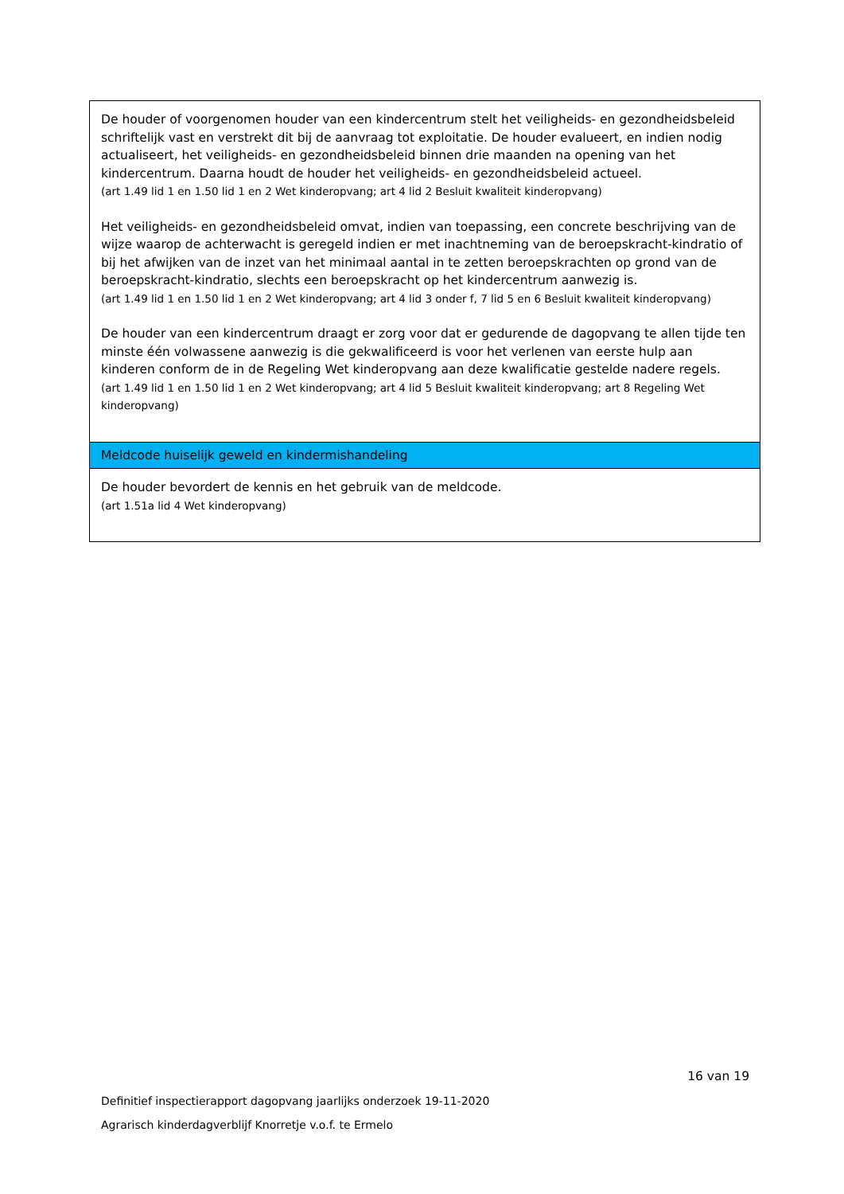| De houder of voorgenomen houder van een kindercentrum stelt het veiligheids- en gezondheidsbeleid schriftelijk vast en verstrekt dit bij de aanvraag tot exploitatie. De houder evalueert, en indien nodig actualiseert, het veiligheids- en gezondheidsbeleid binnen drie maanden na opening van het kindercentrum. Daarna houdt de houder het veiligheids- en gezondheidsbeleid actueel. (art 1.49 lid 1 en 1.50 lid 1 en 2 Wet kinderopvang; art 4 lid 2 Besluit kwaliteit kinderopvang) Het veiligheids- en gezondheidsbeleid omvat, indien van toepassing, een concrete beschrijving van de wijze waarop de achterwacht is geregeld indien er met inachtneming van de beroepskracht-kindratio of bij het afwijken van de inzet van het minimaal aantal in te zetten beroepskrachten op grond van de beroepskracht-kindratio, slechts een beroepskracht op het kindercentrum aanwezig is. (art 1.49 lid 1 en 1.50 lid 1 en 2 Wet kinderopvang; art 4 lid 3 onder f, 7 lid 5 en 6 Besluit kwaliteit kinderopvang) De houder van een kindercentrum draagt er zorg voor dat er gedurende de dagopvang te allen tijde ten minste één volwassene aanwezig is die gekwalificeerd is voor het verlenen van eerste hulp aan kinderen conform de in de Regeling Wet kinderopvang aan deze kwalificatie gestelde nadere regels. (art 1.49 lid 1 en 1.50 lid 1 en 2 Wet kinderopvang; art 4 lid 5 Besluit kwaliteit kinderopvang; art 8 Regeling Wet kinderopvang) |
| Meldcode huiselijk geweld en kindermishandeling |
| De houder bevordert de kennis en het gebruik van de meldcode. (art 1.51a lid 4 Wet kinderopvang) |
16 van 19
Definitief inspectierapport dagopvang jaarlijks onderzoek 19-11-2020
Agrarisch kinderdagverblijf Knorretje v.o.f. te Ermelo